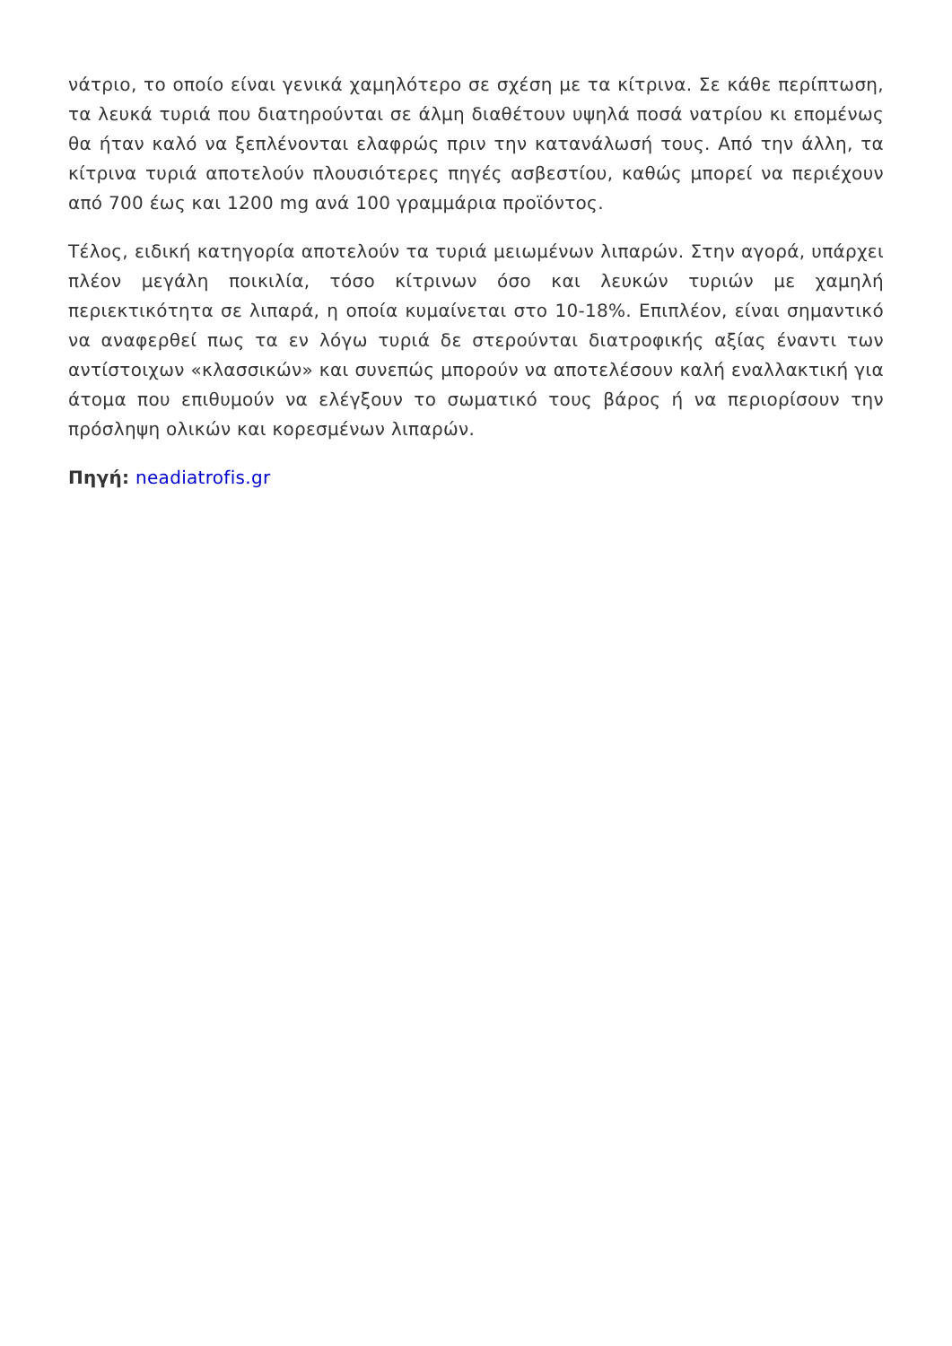νάτριο, το οποίο είναι γενικά χαμηλότερο σε σχέση με τα κίτρινα. Σε κάθε περίπτωση, τα λευκά τυριά που διατηρούνται σε άλμη διαθέτουν υψηλά ποσά νατρίου κι επομένως θα ήταν καλό να ξεπλένονται ελαφρώς πριν την κατανάλωσή τους. Από την άλλη, τα κίτρινα τυριά αποτελούν πλουσιότερες πηγές ασβεστίου, καθώς μπορεί να περιέχουν από 700 έως και 1200 mg ανά 100 γραμμάρια προϊόντος.
Τέλος, ειδική κατηγορία αποτελούν τα τυριά μειωμένων λιπαρών. Στην αγορά, υπάρχει πλέον μεγάλη ποικιλία, τόσο κίτρινων όσο και λευκών τυριών με χαμηλή περιεκτικότητα σε λιπαρά, η οποία κυμαίνεται στο 10-18%. Επιπλέον, είναι σημαντικό να αναφερθεί πως τα εν λόγω τυριά δε στερούνται διατροφικής αξίας έναντι των αντίστοιχων «κλασσικών» και συνεπώς μπορούν να αποτελέσουν καλή εναλλακτική για άτομα που επιθυμούν να ελέγξουν το σωματικό τους βάρος ή να περιορίσουν την πρόσληψη ολικών και κορεσμένων λιπαρών.
Πηγή: neadiatrofis.gr